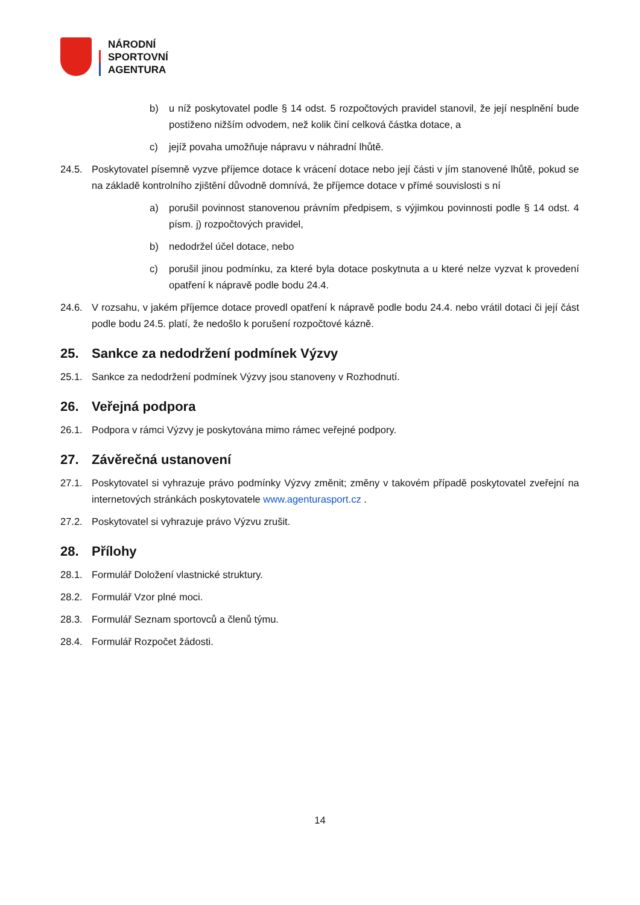NÁRODNÍ
SPORTOVNÍ
AGENTURA
b) u níž poskytovatel podle § 14 odst. 5 rozpočtových pravidel stanovil, že její nesplnění bude postiženo nižším odvodem, než kolik činí celková částka dotace, a
c) jejíž povaha umožňuje nápravu v náhradní lhůtě.
24.5. Poskytovatel písemně vyzve příjemce dotace k vrácení dotace nebo její části v jím stanovené lhůtě, pokud se na základě kontrolního zjištění důvodně domnívá, že příjemce dotace v přímé souvislosti s ní
a) porušil povinnost stanovenou právním předpisem, s výjimkou povinnosti podle § 14 odst. 4 písm. j) rozpočtových pravidel,
b) nedodržel účel dotace, nebo
c) porušil jinou podmínku, za které byla dotace poskytnuta a u které nelze vyzvat k provedení opatření k nápravě podle bodu 24.4.
24.6. V rozsahu, v jakém příjemce dotace provedl opatření k nápravě podle bodu 24.4. nebo vrátil dotaci či její část podle bodu 24.5. platí, že nedošlo k porušení rozpočtové kázně.
25. Sankce za nedodržení podmínek Výzvy
25.1. Sankce za nedodržení podmínek Výzvy jsou stanoveny v Rozhodnutí.
26. Veřejná podpora
26.1. Podpora v rámci Výzvy je poskytována mimo rámec veřejné podpory.
27. Závěrečná ustanovení
27.1. Poskytovatel si vyhrazuje právo podmínky Výzvy změnit; změny v takovém případě poskytovatel zveřejní na internetových stránkách poskytovatele www.agenturasport.cz .
27.2. Poskytovatel si vyhrazuje právo Výzvu zrušit.
28. Přílohy
28.1. Formulář Doložení vlastnické struktury.
28.2. Formulář Vzor plné moci.
28.3. Formulář Seznam sportovců a členů týmu.
28.4. Formulář Rozpočet žádosti.
14